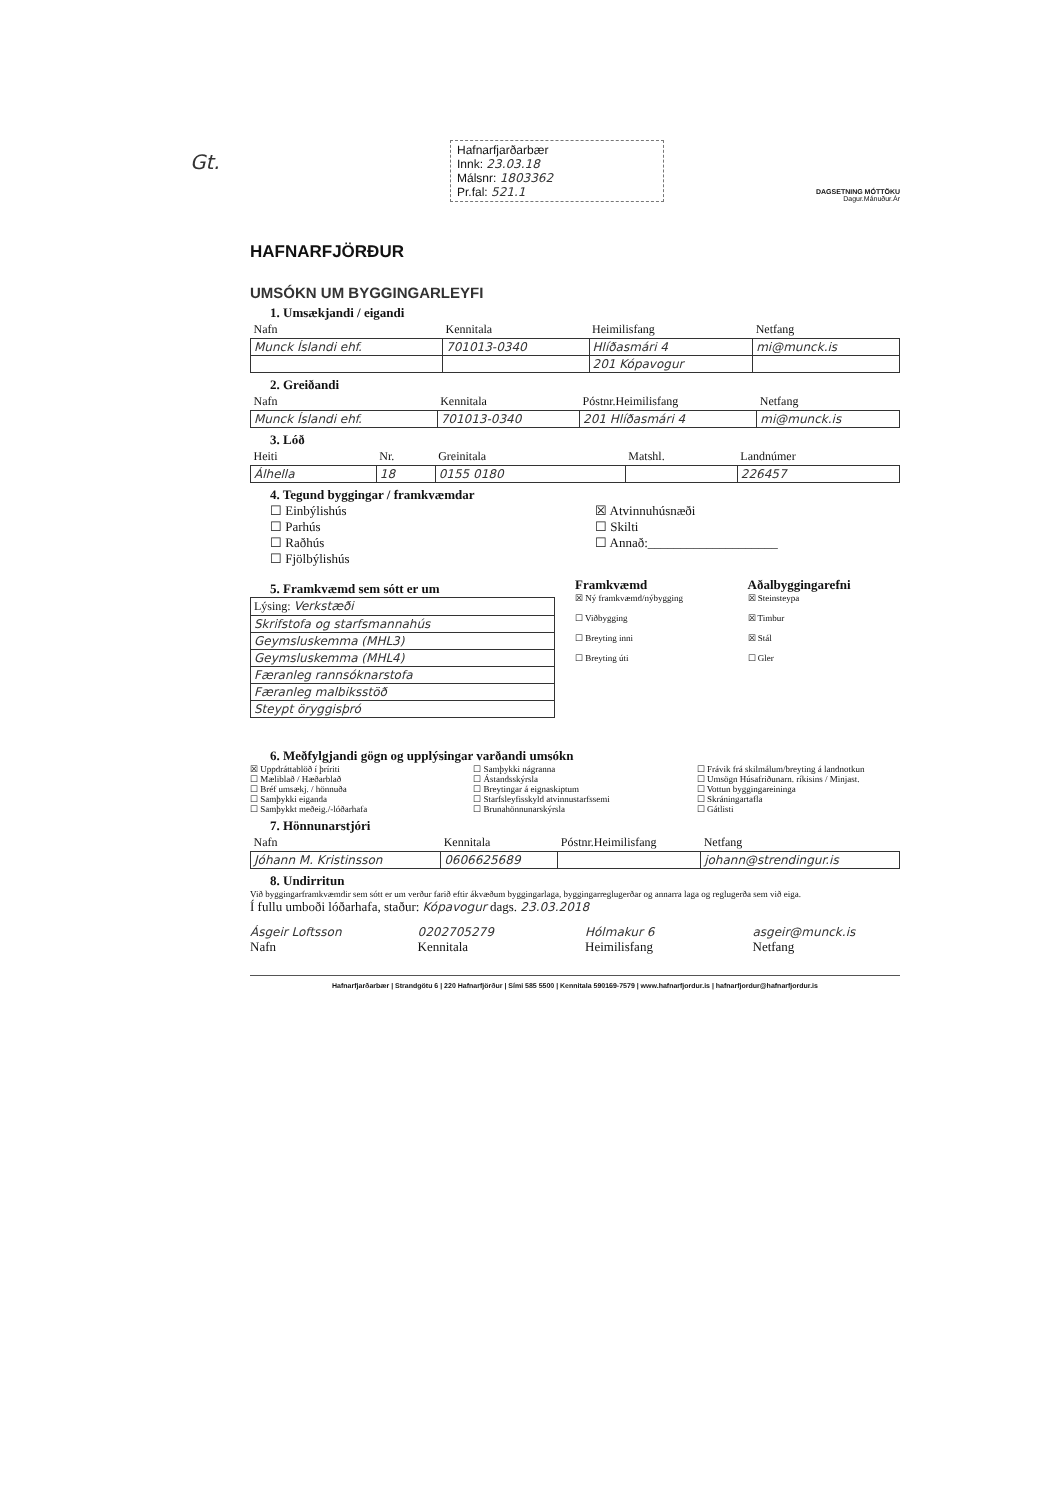Gt.
Hafnarfjarðarbær
Innk: 23.03.18
Málsnr: 1803362
Pr.fal: 521.1
DAGSETNING MÓTTÖKU
Dagur.Mánuður.Ár
HAFNARFJÖRÐUR
UMSÓKN UM BYGGINGARLEYFI
1. Umsækjandi / eigandi
| Nafn | Kennitala | Heimilisfang | Netfang |
| --- | --- | --- | --- |
| Munck Íslandi ehf. | 701013-0340 | Hlíðasmári 4 | mi@munck.is |
| | | 201 Kópavogur | |
2. Greiðandi
| Nafn | Kennitala | Póstnr.Heimilisfang | Netfang |
| --- | --- | --- | --- |
| Munck Íslandi ehf. | 701013-0340 | 201 Hlíðasmári 4 | mi@munck.is |
3. Lóð
| Heiti | Nr. | Greinitala | Matshl. | Landnúmer |
| --- | --- | --- | --- | --- |
| Álhella | 18 | 0155 0180 | | 226457 |
4. Tegund byggingar / framkvæmdar
☐ Einbýlishús
☐ Parhús
☐ Raðhús
☐ Fjölbýlishús
☒ Atvinnuhúsnæði
☐ Skilti
☐ Annað:____________________
5. Framkvæmd sem sótt er um
| Lýsing: Verkstæði |
| Skrifstofa og starfsmannahús |
| Geymsluskemma (MHL3) |
| Geymsluskemma (MHL4) |
| Færanleg rannsóknarstofa |
| Færanleg malbiksstöð |
| Steypt öryggisþró |
Framkvæmd
☒ Ný framkvæmd/nýbygging
☐ Viðbygging
☐ Breyting inni
☐ Breyting úti
Aðalbyggingarefni
☒ Steinsteypa
☒ Timbur
☒ Stál
☐ Gler
6. Meðfylgjandi gögn og upplýsingar varðandi umsókn
☒ Uppdráttablöð í þríriti
☐ Mæliblað / Hæðarblað
☐ Bréf umsækj. / hönnuða
☐ Samþykki eiganda
☐ Samþykkt meðeig./-lóðarhafa
☐ Samþykki nágranna
☐ Ástandsskýrsla
☐ Breytingar á eignaskiptum
☐ Starfsleyfisskyld atvinnustarfssemi
☐ Brunahönnunarskýrsla
☐ Frávik frá skilmálum/breyting á landnotkun
☐ Umsögn Húsafriðunarn. ríkisins / Minjast.
☐ Vottun byggingareininga
☐ Skráningartafla
☐ Gátlisti
7. Hönnunarstjóri
| Nafn | Kennitala | Póstnr.Heimilisfang | Netfang |
| --- | --- | --- | --- |
| Jóhann M. Kristinsson | 0606625689 | | johann@strendingur.is |
8. Undirritun
Við byggingarframkvæmdir sem sótt er um verður farið eftir ákvæðum byggingarlaga, byggingarreglugerðar og annarra laga og reglugerða sem við eiga.
Í fullu umboði lóðarhafa, staður: Kópavogur dags. 23.03.2018
Ásgeir Loftsson 0202705279 Hólmakur 6 asgeir@munck.is
Nafn Kennitala Heimilisfang Netfang
Hafnarfjarðarbær | Strandgötu 6 | 220 Hafnarfjörður | Sími 585 5500 | Kennitala 590169-7579 | www.hafnarfjordur.is | hafnarfjordur@hafnarfjordur.is